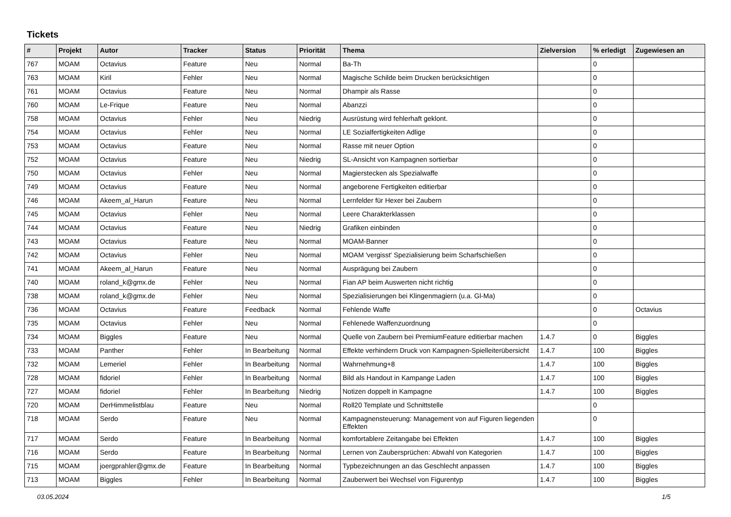Tickets
| # | Projekt | Autor | Tracker | Status | Priorität | Thema | Zielversion | % erledigt | Zugewiesen an |
| --- | --- | --- | --- | --- | --- | --- | --- | --- | --- |
| 767 | MOAM | Octavius | Feature | Neu | Normal | Ba-Th | | 0 | |
| 763 | MOAM | Kiril | Fehler | Neu | Normal | Magische Schilde beim Drucken berücksichtigen | | 0 | |
| 761 | MOAM | Octavius | Feature | Neu | Normal | Dhampir als Rasse | | 0 | |
| 760 | MOAM | Le-Frique | Feature | Neu | Normal | Abanzzi | | 0 | |
| 758 | MOAM | Octavius | Fehler | Neu | Niedrig | Ausrüstung wird fehlerhaft geklont. | | 0 | |
| 754 | MOAM | Octavius | Fehler | Neu | Normal | LE Sozialfertigkeiten Adlige | | 0 | |
| 753 | MOAM | Octavius | Feature | Neu | Normal | Rasse mit neuer Option | | 0 | |
| 752 | MOAM | Octavius | Feature | Neu | Niedrig | SL-Ansicht von Kampagnen sortierbar | | 0 | |
| 750 | MOAM | Octavius | Fehler | Neu | Normal | Magierstecken als Spezialwaffe | | 0 | |
| 749 | MOAM | Octavius | Feature | Neu | Normal | angeborene Fertigkeiten editierbar | | 0 | |
| 746 | MOAM | Akeem_al_Harun | Feature | Neu | Normal | Lernfelder für Hexer bei Zaubern | | 0 | |
| 745 | MOAM | Octavius | Fehler | Neu | Normal | Leere Charakterklassen | | 0 | |
| 744 | MOAM | Octavius | Feature | Neu | Niedrig | Grafiken einbinden | | 0 | |
| 743 | MOAM | Octavius | Feature | Neu | Normal | MOAM-Banner | | 0 | |
| 742 | MOAM | Octavius | Fehler | Neu | Normal | MOAM 'vergisst' Spezialisierung beim Scharfschießen | | 0 | |
| 741 | MOAM | Akeem_al_Harun | Feature | Neu | Normal | Ausprägung bei Zaubern | | 0 | |
| 740 | MOAM | roland_k@gmx.de | Fehler | Neu | Normal | Fian AP beim Auswerten nicht richtig | | 0 | |
| 738 | MOAM | roland_k@gmx.de | Fehler | Neu | Normal | Spezialisierungen bei Klingenmagiern (u.a. Gl-Ma) | | 0 | |
| 736 | MOAM | Octavius | Feature | Feedback | Normal | Fehlende Waffe | | 0 | Octavius |
| 735 | MOAM | Octavius | Fehler | Neu | Normal | Fehlenede Waffenzuordnung | | 0 | |
| 734 | MOAM | Biggles | Feature | Neu | Normal | Quelle von Zaubern bei PremiumFeature editierbar machen | 1.4.7 | 0 | Biggles |
| 733 | MOAM | Panther | Fehler | In Bearbeitung | Normal | Effekte verhindern Druck von Kampagnen-Spielleiterübersicht | 1.4.7 | 100 | Biggles |
| 732 | MOAM | Lemeriel | Fehler | In Bearbeitung | Normal | Wahrnehmung+8 | 1.4.7 | 100 | Biggles |
| 728 | MOAM | fidoriel | Fehler | In Bearbeitung | Normal | Bild als Handout in Kampange Laden | 1.4.7 | 100 | Biggles |
| 727 | MOAM | fidoriel | Fehler | In Bearbeitung | Niedrig | Notizen doppelt in Kampagne | 1.4.7 | 100 | Biggles |
| 720 | MOAM | DerHimmelistblau | Feature | Neu | Normal | Roll20 Template und Schnittstelle | | 0 | |
| 718 | MOAM | Serdo | Feature | Neu | Normal | Kampagnensteuerung: Management von auf Figuren liegenden Effekten | | 0 | |
| 717 | MOAM | Serdo | Feature | In Bearbeitung | Normal | komfortablere Zeitangabe bei Effekten | 1.4.7 | 100 | Biggles |
| 716 | MOAM | Serdo | Feature | In Bearbeitung | Normal | Lernen von Zaubersprüchen: Abwahl von Kategorien | 1.4.7 | 100 | Biggles |
| 715 | MOAM | joergprahler@gmx.de | Feature | In Bearbeitung | Normal | Typbezeichnungen an das Geschlecht anpassen | 1.4.7 | 100 | Biggles |
| 713 | MOAM | Biggles | Fehler | In Bearbeitung | Normal | Zauberwert bei Wechsel von Figurentyp | 1.4.7 | 100 | Biggles |
03.05.2024 1/5